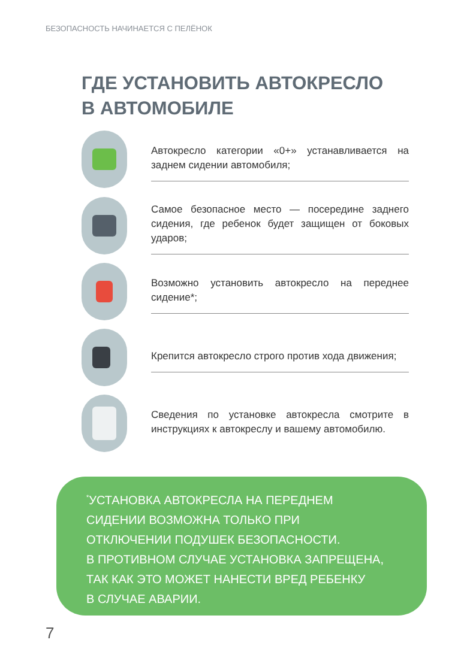БЕЗОПАСНОСТЬ НАЧИНАЕТСЯ С ПЕЛЁНОК
ГДЕ УСТАНОВИТЬ АВТОКРЕСЛО
В АВТОМОБИЛЕ
Автокресло категории «0+» устанавливается на заднем сидении автомобиля;
Самое безопасное место — посередине заднего сидения, где ребенок будет защищен от боковых ударов;
Возможно установить автокресло на переднее сидение*;
Крепится автокресло строго против хода движения;
Сведения по установке автокресла смотрите в инструкциях к автокреслу и вашему автомобилю.
<sup>*</sup> УСТАНОВКА АВТОКРЕСЛА НА ПЕРЕДНЕМ
СИДЕНИИ ВОЗМОЖНА ТОЛЬКО ПРИ
ОТКЛЮЧЕНИИ ПОДУШЕК БЕЗОПАСНОСТИ.
В ПРОТИВНОМ СЛУЧАЕ УСТАНОВКА ЗАПРЕЩЕНА,
ТАК КАК ЭТО МОЖЕТ НАНЕСТИ ВРЕД РЕБЕНКУ
В СЛУЧАЕ АВАРИИ.
7